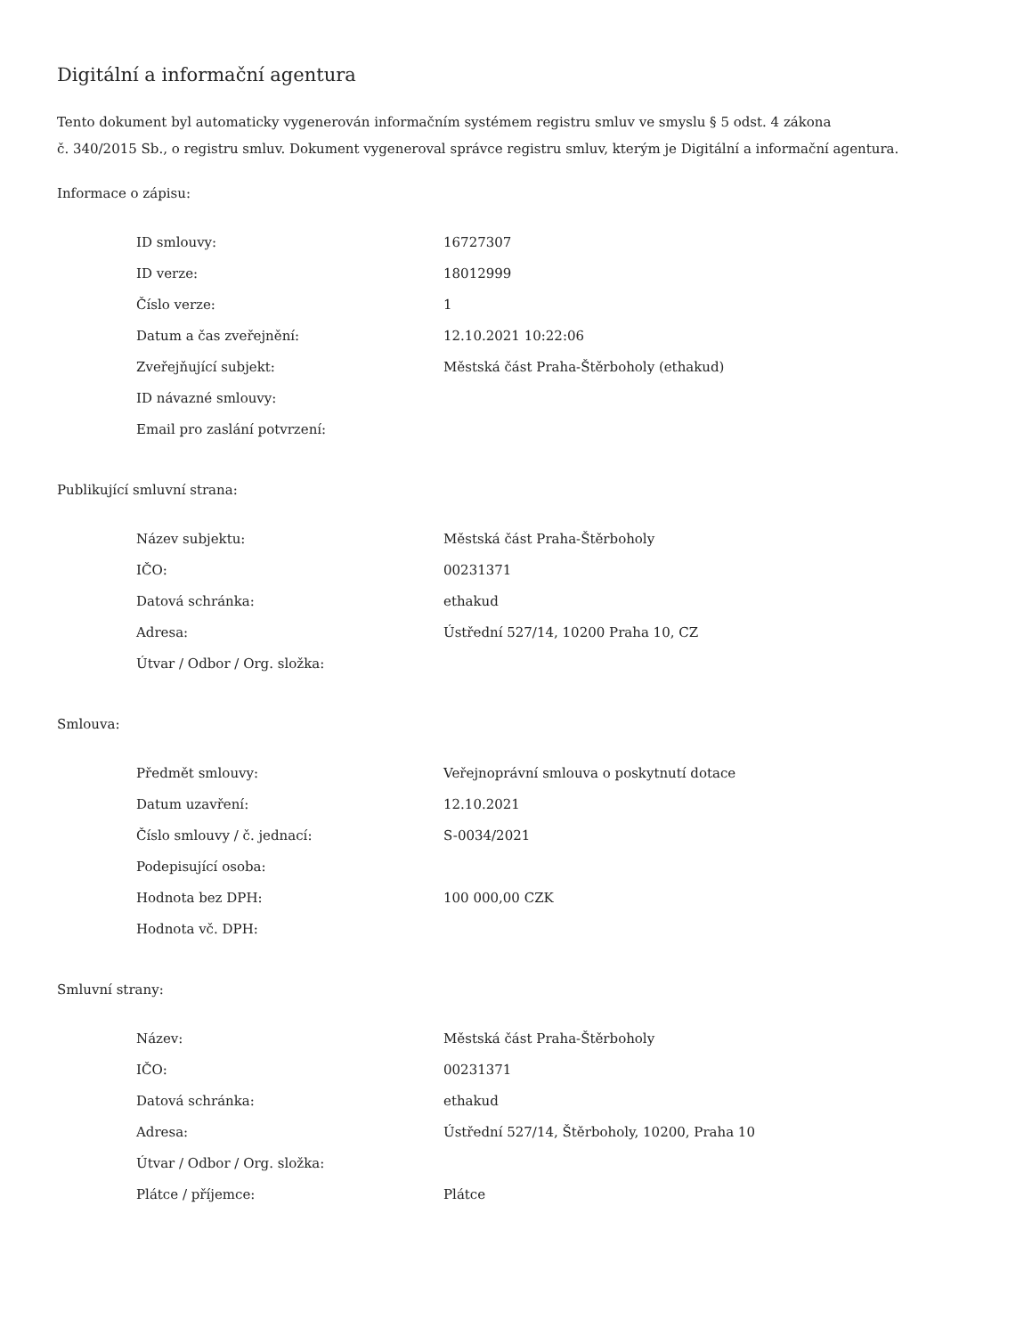Digitální a informační agentura
Tento dokument byl automaticky vygenerován informačním systémem registru smluv ve smyslu § 5 odst. 4 zákona
č. 340/2015 Sb., o registru smluv. Dokument vygeneroval správce registru smluv, kterým je Digitální a informační agentura.
Informace o zápisu:
| ID smlouvy: | 16727307 |
| ID verze: | 18012999 |
| Číslo verze: | 1 |
| Datum a čas zveřejnění: | 12.10.2021 10:22:06 |
| Zveřejňující subjekt: | Městská část Praha-Štěrboholy (ethakud) |
| ID návazné smlouvy: | |
| Email pro zaslání potvrzení: | |
Publikující smluvní strana:
| Název subjektu: | Městská část Praha-Štěrboholy |
| IČO: | 00231371 |
| Datová schránka: | ethakud |
| Adresa: | Ústřední 527/14, 10200 Praha 10, CZ |
| Útvar / Odbor / Org. složka: | |
Smlouva:
| Předmět smlouvy: | Veřejnoprávní smlouva o poskytnutí dotace |
| Datum uzavření: | 12.10.2021 |
| Číslo smlouvy / č. jednací: | S-0034/2021 |
| Podepisující osoba: | |
| Hodnota bez DPH: | 100 000,00 CZK |
| Hodnota vč. DPH: | |
Smluvní strany:
| Název: | Městská část Praha-Štěrboholy |
| IČO: | 00231371 |
| Datová schránka: | ethakud |
| Adresa: | Ústřední 527/14, Štěrboholy, 10200, Praha 10 |
| Útvar / Odbor / Org. složka: | |
| Plátce / příjemce: | Plátce |